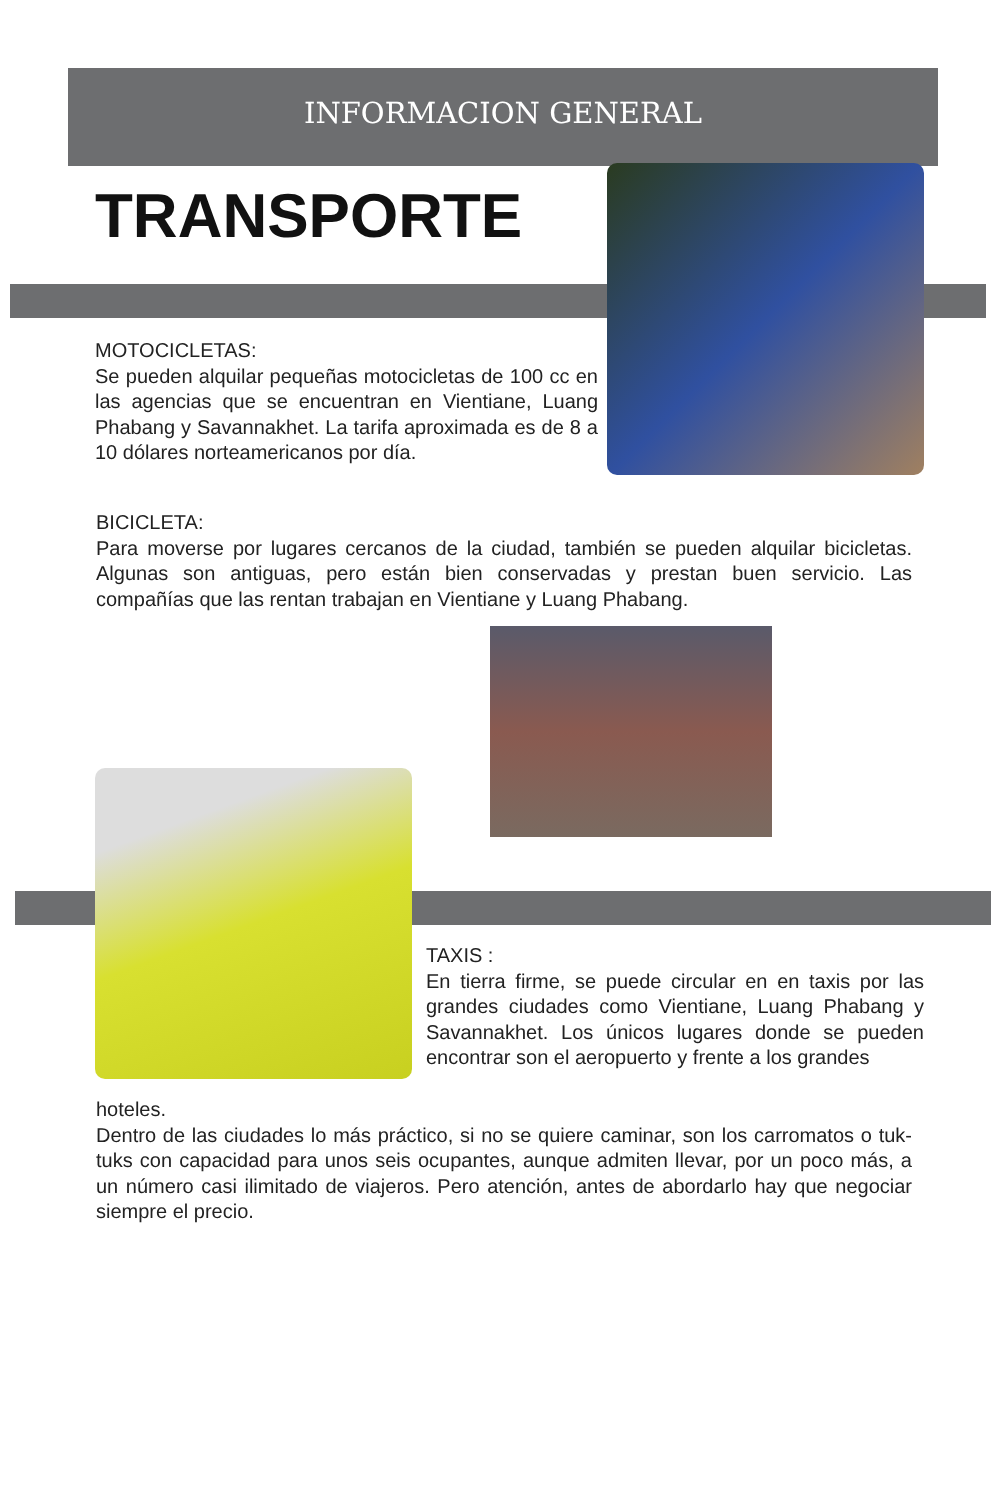INFORMACION GENERAL
TRANSPORTE
MOTOCICLETAS:
Se pueden alquilar pequeñas motocicletas de 100 cc en las agencias que se encuentran en Vientiane, Luang Phabang y Savannakhet. La tarifa aproximada es de 8 a 10 dólares norteamericanos por día.
BICICLETA:
Para moverse por lugares cercanos de la ciudad, también se pueden alquilar bicicletas. Algunas son antiguas, pero están bien conservadas y prestan buen servicio. Las compañías que las rentan trabajan en Vientiane y Luang Phabang.
TAXIS :
En tierra firme, se puede circular en en taxis por las grandes ciudades como Vientiane, Luang Phabang y Savannakhet. Los únicos lugares donde se pueden encontrar son el aeropuerto y frente a los grandes
hoteles.
Dentro de las ciudades lo más práctico, si no se quiere caminar, son los carromatos o tuk-tuks con capacidad para unos seis ocupantes, aunque admiten llevar, por un poco más, a un número casi ilimitado de viajeros. Pero atención, antes de abordarlo hay que negociar siempre el precio.